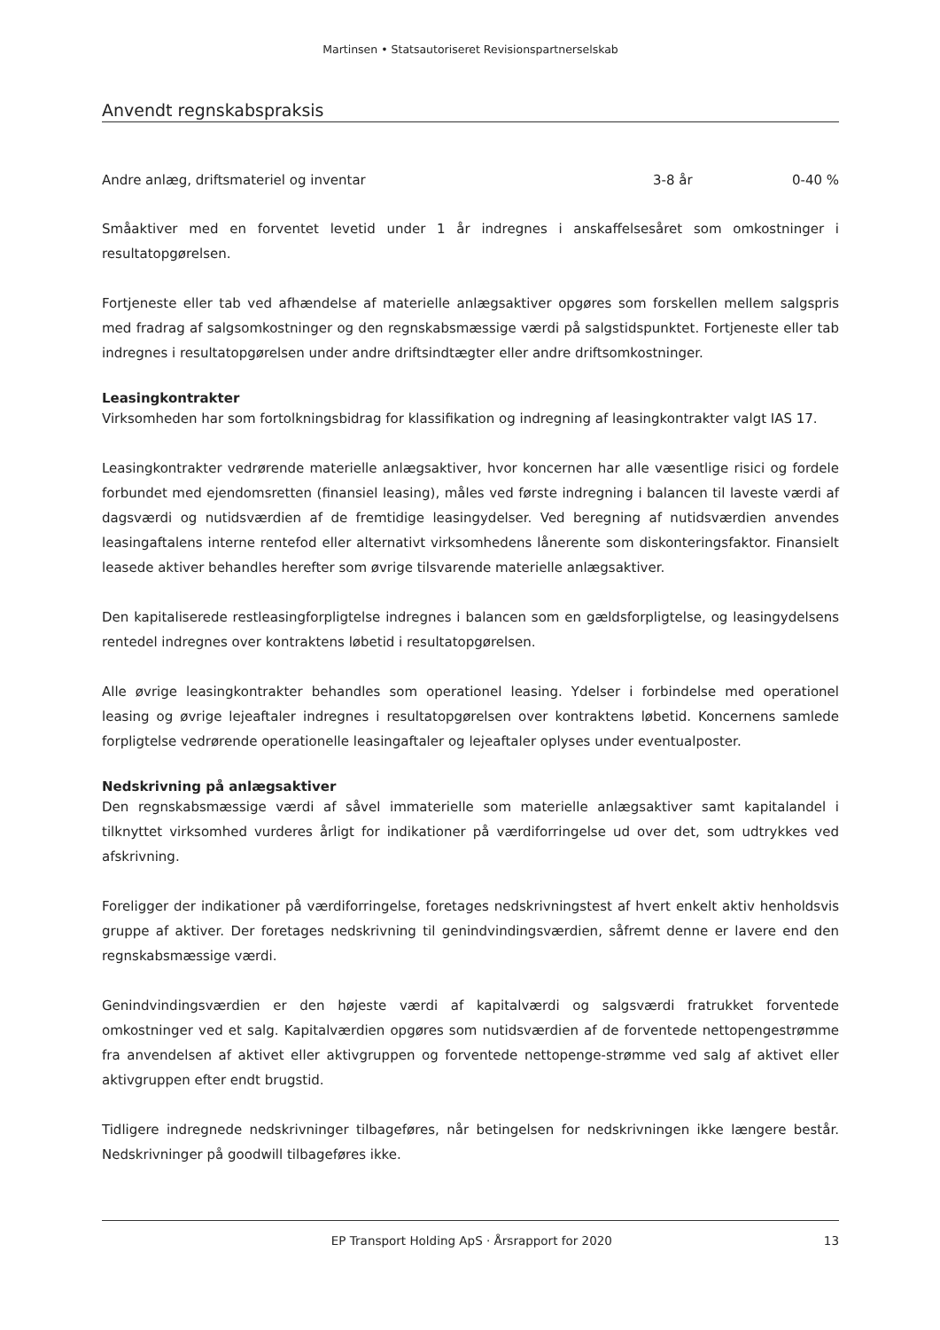Martinsen • Statsautoriseret Revisionspartnerselskab
Anvendt regnskabspraksis
| Andre anlæg, driftsmateriel og inventar | 3-8 år | 0-40 % |
Småaktiver med en forventet levetid under 1 år indregnes i anskaffelsesåret som omkostninger i resultatopgørelsen.
Fortjeneste eller tab ved afhændelse af materielle anlægsaktiver opgøres som forskellen mellem salgspris med fradrag af salgsomkostninger og den regnskabsmæssige værdi på salgstidspunktet. Fortjeneste eller tab indregnes i resultatopgørelsen under andre driftsindtægter eller andre driftsomkostninger.
Leasingkontrakter
Virksomheden har som fortolkningsbidrag for klassifikation og indregning af leasingkontrakter valgt IAS 17.
Leasingkontrakter vedrørende materielle anlægsaktiver, hvor koncernen har alle væsentlige risici og fordele forbundet med ejendomsretten (finansiel leasing), måles ved første indregning i balancen til laveste værdi af dagsværdi og nutidsværdien af de fremtidige leasingydelser. Ved beregning af nutidsværdien anvendes leasingaftalens interne rentefod eller alternativt virksomhedens lånerente som diskonteringsfaktor. Finansielt leasede aktiver behandles herefter som øvrige tilsvarende materielle anlægsaktiver.
Den kapitaliserede restleasingforpligtelse indregnes i balancen som en gældsforpligtelse, og leasingydelsens rentedel indregnes over kontraktens løbetid i resultatopgørelsen.
Alle øvrige leasingkontrakter behandles som operationel leasing. Ydelser i forbindelse med operationel leasing og øvrige lejeaftaler indregnes i resultatopgørelsen over kontraktens løbetid. Koncernens samlede forpligtelse vedrørende operationelle leasingaftaler og lejeaftaler oplyses under eventualposter.
Nedskrivning på anlægsaktiver
Den regnskabsmæssige værdi af såvel immaterielle som materielle anlægsaktiver samt kapitalandel i tilknyttet virksomhed vurderes årligt for indikationer på værdiforringelse ud over det, som udtrykkes ved afskrivning.
Foreligger der indikationer på værdiforringelse, foretages nedskrivningstest af hvert enkelt aktiv henholdsvis gruppe af aktiver. Der foretages nedskrivning til genindvindingsværdien, såfremt denne er lavere end den regnskabsmæssige værdi.
Genindvindingsværdien er den højeste værdi af kapitalværdi og salgsværdi fratrukket forventede omkostninger ved et salg. Kapitalværdien opgøres som nutidsværdien af de forventede nettopengestrømme fra anvendelsen af aktivet eller aktivgruppen og forventede nettopenge-strømme ved salg af aktivet eller aktivgruppen efter endt brugstid.
Tidligere indregnede nedskrivninger tilbageføres, når betingelsen for nedskrivningen ikke længere består. Nedskrivninger på goodwill tilbageføres ikke.
EP Transport Holding ApS · Årsrapport for 2020 13